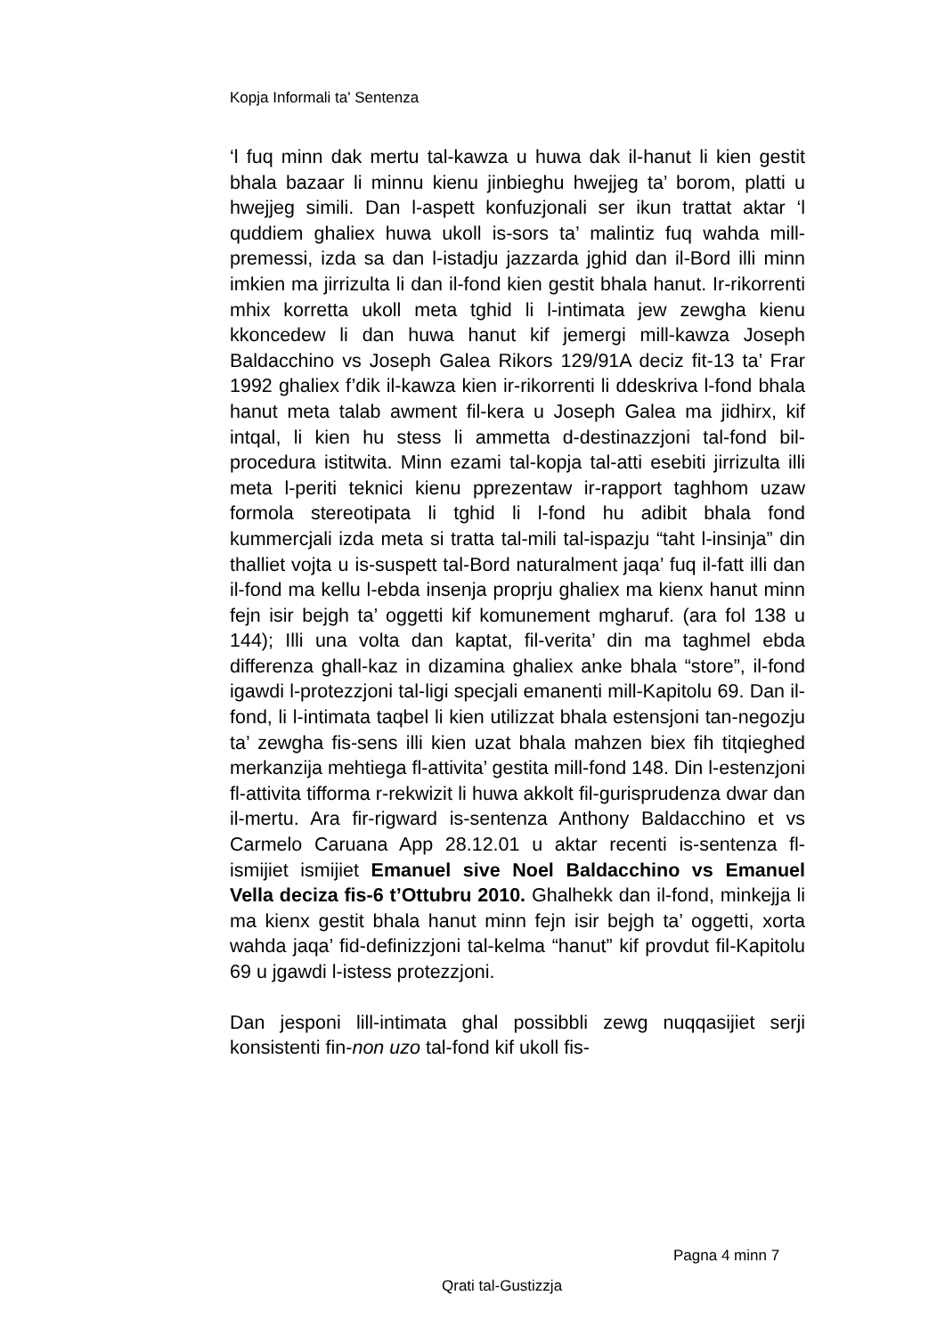Kopja Informali ta' Sentenza
‘l fuq minn dak mertu tal-kawza u huwa dak il-hanut li kien gestit bhala bazaar li minnu kienu jinbieghu hwejjeg ta’ borom, platti u hwejjeg simili. Dan l-aspett konfuzjonali ser ikun trattat aktar ‘l quddiem ghaliex huwa ukoll is-sors ta’ malintiz fuq wahda mill-premessi, izda sa dan l-istadju jazzarda jghid dan il-Bord illi minn imkien ma jirrizulta li dan il-fond kien gestit bhala hanut. Ir-rikorrenti mhix korretta ukoll meta tghid li l-intimata jew zewgha kienu kkoncedew li dan huwa hanut kif jemergi mill-kawza Joseph Baldacchino vs Joseph Galea Rikors 129/91A deciz fit-13 ta’ Frar 1992 ghaliex f’dik il-kawza kien ir-rikorrenti li ddeskriva l-fond bhala hanut meta talab awment fil-kera u Joseph Galea ma jidhirx, kif intqal, li kien hu stess li ammetta d-destinazzjoni tal-fond bil-procedura istitwita. Minn ezami tal-kopja tal-atti esebiti jirrizulta illi meta l-periti teknici kienu pprezentaw ir-rapport taghhom uzaw formola stereotipata li tghid li l-fond hu adibit bhala fond kummercjali izda meta si tratta tal-mili tal-ispazju “taht l-insinja” din thalliet vojta u is-suspett tal-Bord naturalment jaqa’ fuq il-fatt illi dan il-fond ma kellu l-ebda insenja proprju ghaliex ma kienx hanut minn fejn isir bejgh ta’ oggetti kif komunement mgharuf. (ara fol 138 u 144); Illi una volta dan kaptat, fil-verita’ din ma taghmel ebda differenza ghall-kaz in dizamina ghaliex anke bhala “store”, il-fond igawdi l-protezzjoni tal-ligi specjali emanenti mill-Kapitolu 69. Dan il-fond, li l-intimata taqbel li kien utilizzat bhala estensjoni tan-negozju ta’ zewgha fis-sens illi kien uzat bhala mahzen biex fih titqieghed merkanzija mehtiega fl-attivita’ gestita mill-fond 148. Din l-estenzjoni fl-attivita tifforma r-rekwizit li huwa akkolt fil-gurisprudenza dwar dan il-mertu. Ara fir-rigward is-sentenza Anthony Baldacchino et vs Carmelo Caruana App 28.12.01 u aktar recenti is-sentenza fl-ismijiet ismijiet Emanuel sive Noel Baldacchino vs Emanuel Vella deciza fis-6 t’Ottubru 2010. Ghalhekk dan il-fond, minkejja li ma kienx gestit bhala hanut minn fejn isir bejgh ta’ oggetti, xorta wahda jaqa’ fid-definizzjoni tal-kelma “hanut” kif provdut fil-Kapitolu 69 u jgawdi l-istess protezzjoni.
Dan jesponi lill-intimata ghal possibbli zewg nuqqasijiet serji konsistenti fin-non uzo tal-fond kif ukoll fis-
Pagna 4 minn 7
Qrati tal-Gustizzja